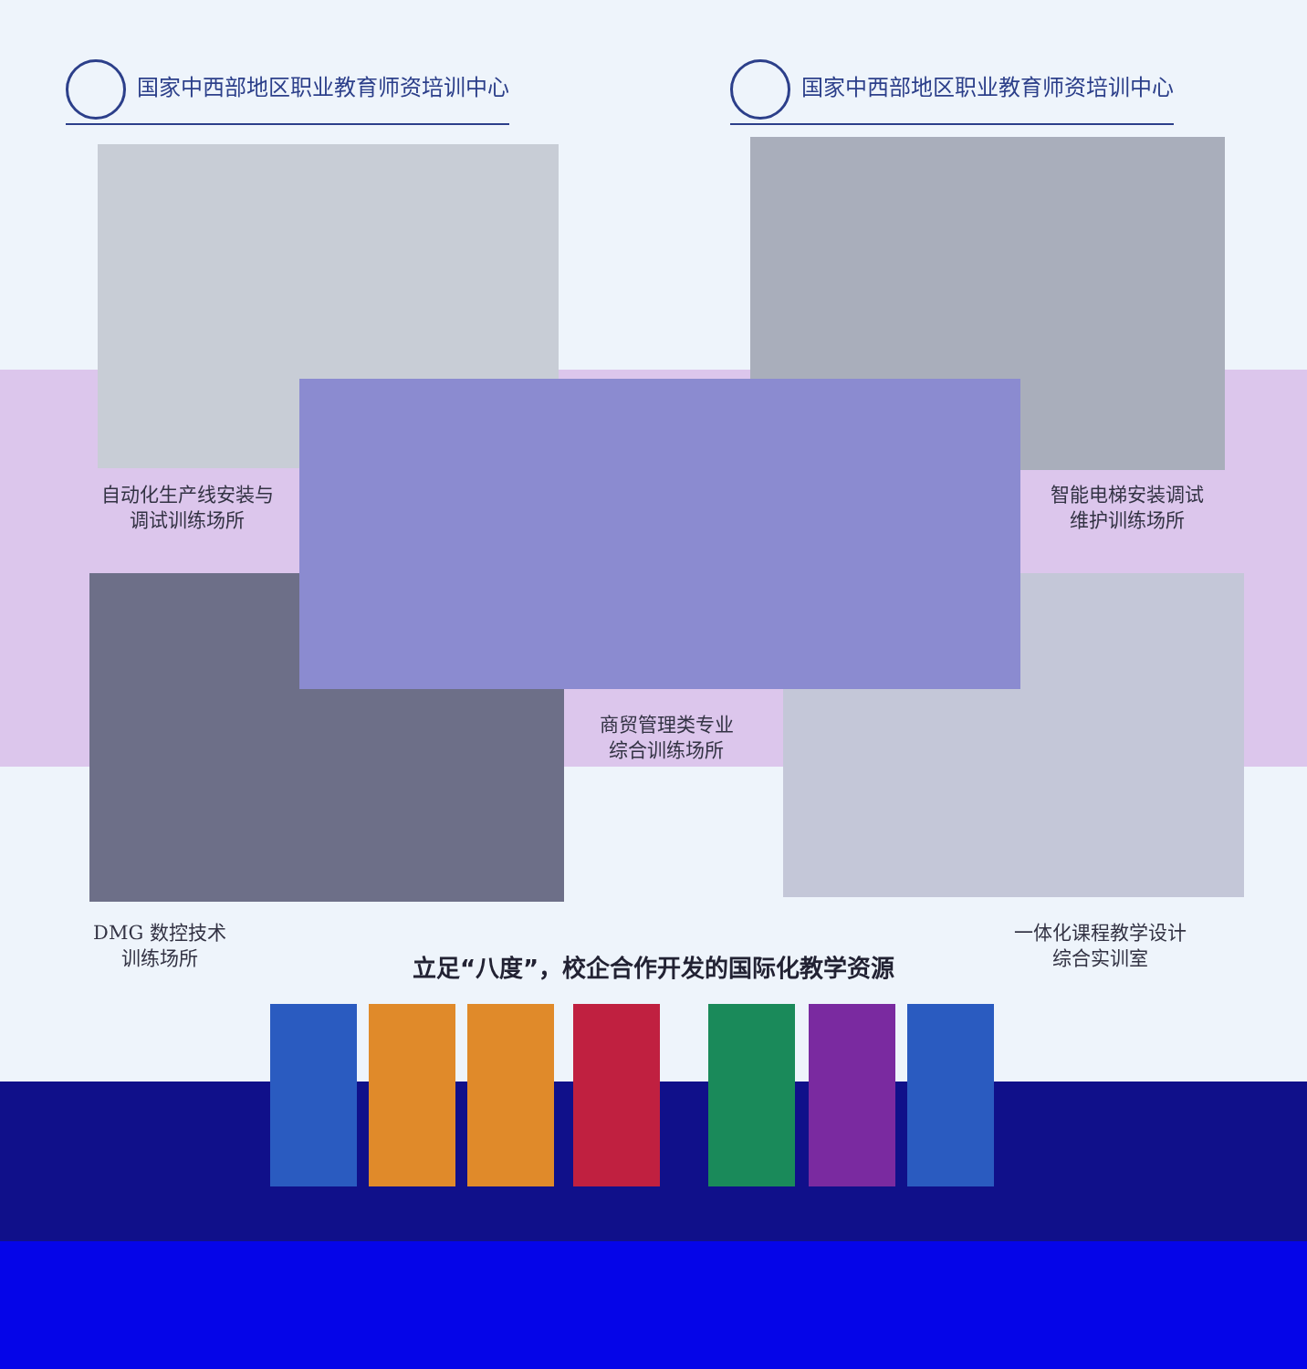国家中西部地区职业教育师资培训中心 国家中西部地区职业教育师资培训中心
自动化生产线安装与
调试训练场所
智能电梯安装调试
维护训练场所
商贸管理类专业
综合训练场所
DMG 数控技术
训练场所
一体化课程教学设计
综合实训室
立足“八度”，校企合作开发的国际化教学资源